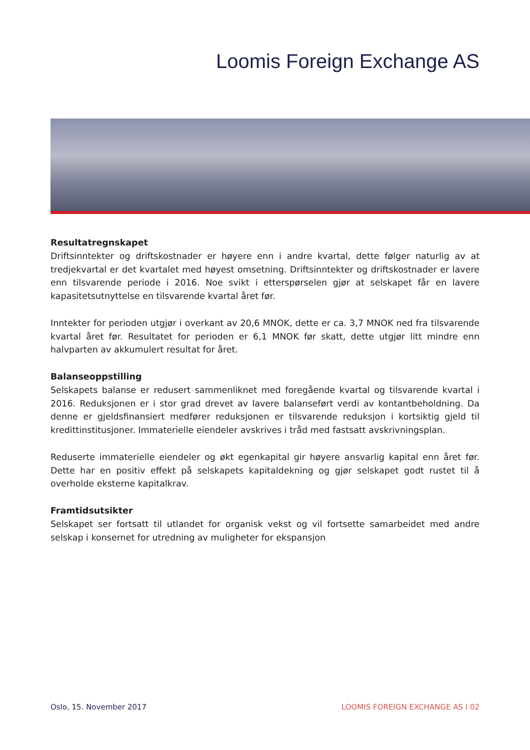Loomis Foreign Exchange AS
Resultatregnskapet
Driftsinntekter og driftskostnader er høyere enn i andre kvartal, dette følger naturlig av at tredjekvartal er det kvartalet med høyest omsetning. Driftsinntekter og driftskostnader er lavere enn tilsvarende periode i 2016. Noe svikt i etterspørselen gjør at selskapet får en lavere kapasitetsutnyttelse en tilsvarende kvartal året før.
Inntekter for perioden utgjør i overkant av 20,6 MNOK, dette er ca. 3,7 MNOK ned fra tilsvarende kvartal året før. Resultatet for perioden er 6,1 MNOK før skatt, dette utgjør litt mindre enn halvparten av akkumulert resultat for året.
Balanseoppstilling
Selskapets balanse er redusert sammenliknet med foregående kvartal og tilsvarende kvartal i 2016. Reduksjonen er i stor grad drevet av lavere balanseført verdi av kontantbeholdning. Da denne er gjeldsfinansiert medfører reduksjonen er tilsvarende reduksjon i kortsiktig gjeld til kredittinstitusjoner. Immaterielle eiendeler avskrives i tråd med fastsatt avskrivningsplan.
Reduserte immaterielle eiendeler og økt egenkapital gir høyere ansvarlig kapital enn året før. Dette har en positiv effekt på selskapets kapitaldekning og gjør selskapet godt rustet til å overholde eksterne kapitalkrav.
Framtidsutsikter
Selskapet ser fortsatt til utlandet for organisk vekst og vil fortsette samarbeidet med andre selskap i konsernet for utredning av muligheter for ekspansjon
Oslo, 15. November 2017 LOOMIS FOREIGN EXCHANGE AS I 02